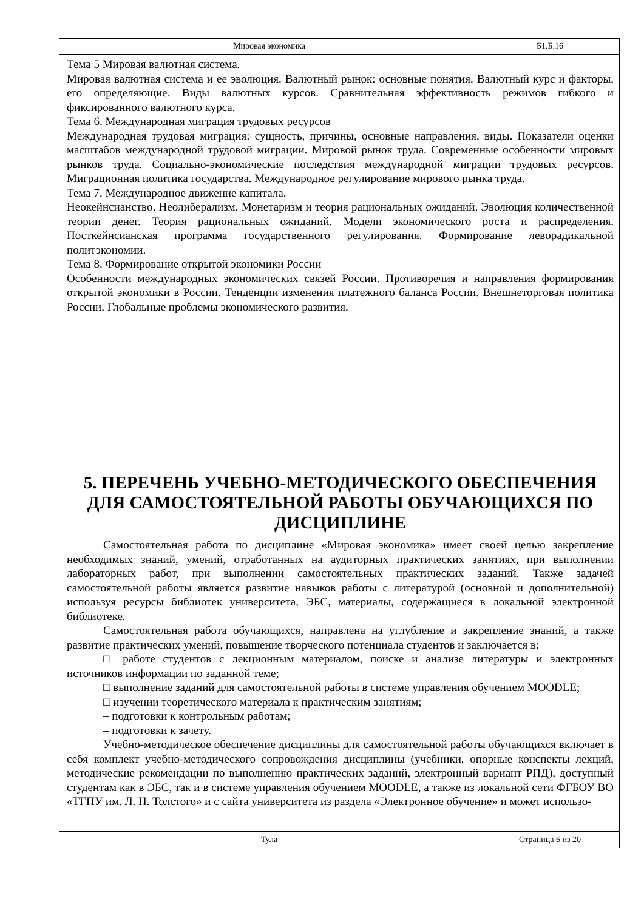Мировая экономика Б1.Б.16
Тема 5 Мировая валютная система.
Мировая валютная система и ее эволюция. Валютный рынок: основные понятия. Валютный курс и факторы, его определяющие. Виды валютных курсов. Сравнительная эффективность режимов гибкого и фиксированного валютного курса.
Тема 6. Международная миграция трудовых ресурсов
Международная трудовая миграция: сущность, причины, основные направления, виды. Показатели оценки масштабов международной трудовой миграции. Мировой рынок труда. Современные особенности мировых рынков труда. Социально-экономические последствия международной миграции трудовых ресурсов. Миграционная политика государства. Международное регулирование мирового рынка труда.
Тема 7. Международное движение капитала.
Неокейнсианство. Неолиберализм. Монетаризм и теория рациональных ожиданий. Эволюция количественной теории денег. Теория рациональных ожиданий. Модели экономического роста и распределения. Посткейнсианская программа государственного регулирования. Формирование леворадикальной политэкономии.
Тема 8. Формирование открытой экономики России
Особенности международных экономических связей России. Противоречия и направления формирования открытой экономики в России. Тенденции изменения платежного баланса России. Внешнеторговая политика России. Глобальные проблемы экономического развития.
5. ПЕРЕЧЕНЬ УЧЕБНО-МЕТОДИЧЕСКОГО ОБЕСПЕЧЕНИЯ ДЛЯ САМОСТОЯТЕЛЬНОЙ РАБОТЫ ОБУЧАЮЩИХСЯ ПО ДИСЦИПЛИНЕ
Самостоятельная работа по дисциплине «Мировая экономика» имеет своей целью закрепление необходимых знаний, умений, отработанных на аудиторных практических занятиях, при выполнении лабораторных работ, при выполнении самостоятельных практических заданий. Также задачей самостоятельной работы является развитие навыков работы с литературой (основной и дополнительной) используя ресурсы библиотек университета, ЭБС, материалы, содержащиеся в локальной электронной библиотеке.
Самостоятельная работа обучающихся, направлена на углубление и закрепление знаний, а также развитие практических умений, повышение творческого потенциала студентов и заключается в:
□ работе студентов с лекционным материалом, поиске и анализе литературы и электронных источников информации по заданной теме;
□ выполнение заданий для самостоятельной работы в системе управления обучением MOODLE;
□ изучении теоретического материала к практическим занятиям;
– подготовки к контрольным работам;
– подготовки к зачету.
Учебно-методическое обеспечение дисциплины для самостоятельной работы обучающихся включает в себя комплект учебно-методического сопровождения дисциплины (учебники, опорные конспекты лекций, методические рекомендации по выполнению практических заданий, электронный вариант РПД), доступный студентам как в ЭБС, так и в системе управления обучением MOODLE, а также из локальной сети ФГБОУ ВО «ТГПУ им. Л. Н. Толстого» и с сайта университета из раздела «Электронное обучение» и может использо-
Тула Страница 6 из 20